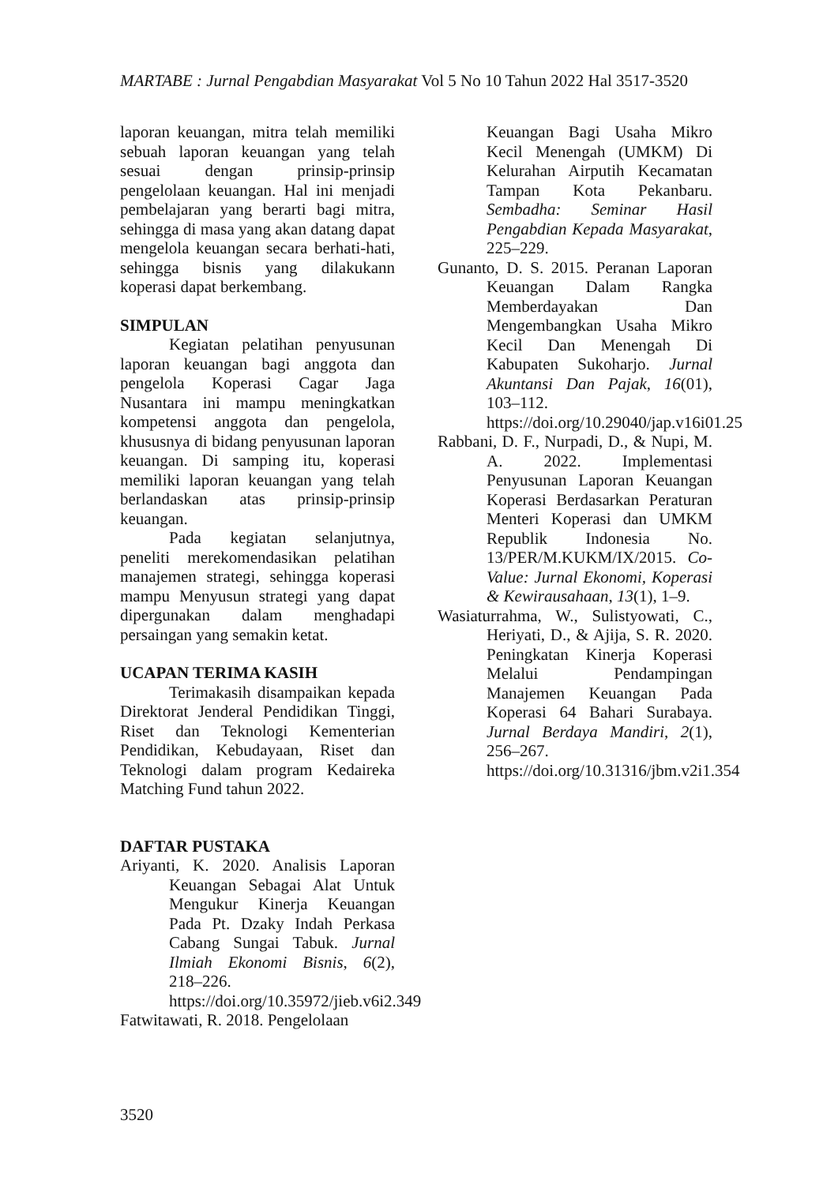MARTABE : Jurnal Pengabdian Masyarakat Vol 5 No 10 Tahun 2022 Hal 3517-3520
laporan keuangan, mitra telah memiliki sebuah laporan keuangan yang telah sesuai dengan prinsip-prinsip pengelolaan keuangan. Hal ini menjadi pembelajaran yang berarti bagi mitra, sehingga di masa yang akan datang dapat mengelola keuangan secara berhati-hati, sehingga bisnis yang dilakukann koperasi dapat berkembang.
SIMPULAN
Kegiatan pelatihan penyusunan laporan keuangan bagi anggota dan pengelola Koperasi Cagar Jaga Nusantara ini mampu meningkatkan kompetensi anggota dan pengelola, khususnya di bidang penyusunan laporan keuangan. Di samping itu, koperasi memiliki laporan keuangan yang telah berlandaskan atas prinsip-prinsip keuangan.
Pada kegiatan selanjutnya, peneliti merekomendasikan pelatihan manajemen strategi, sehingga koperasi mampu Menyusun strategi yang dapat dipergunakan dalam menghadapi persaingan yang semakin ketat.
UCAPAN TERIMA KASIH
Terimakasih disampaikan kepada Direktorat Jenderal Pendidikan Tinggi, Riset dan Teknologi Kementerian Pendidikan, Kebudayaan, Riset dan Teknologi dalam program Kedaireka Matching Fund tahun 2022.
DAFTAR PUSTAKA
Ariyanti, K. 2020. Analisis Laporan Keuangan Sebagai Alat Untuk Mengukur Kinerja Keuangan Pada Pt. Dzaky Indah Perkasa Cabang Sungai Tabuk. Jurnal Ilmiah Ekonomi Bisnis, 6(2), 218–226. https://doi.org/10.35972/jieb.v6i2.349
Fatwitawati, R. 2018. Pengelolaan
Keuangan Bagi Usaha Mikro Kecil Menengah (UMKM) Di Kelurahan Airputih Kecamatan Tampan Kota Pekanbaru. Sembadha: Seminar Hasil Pengabdian Kepada Masyarakat, 225–229.
Gunanto, D. S. 2015. Peranan Laporan Keuangan Dalam Rangka Memberdayakan Dan Mengembangkan Usaha Mikro Kecil Dan Menengah Di Kabupaten Sukoharjo. Jurnal Akuntansi Dan Pajak, 16(01), 103–112. https://doi.org/10.29040/jap.v16i01.25
Rabbani, D. F., Nurpadi, D., & Nupi, M. A. 2022. Implementasi Penyusunan Laporan Keuangan Koperasi Berdasarkan Peraturan Menteri Koperasi dan UMKM Republik Indonesia No. 13/PER/M.KUKM/IX/2015. Co-Value: Jurnal Ekonomi, Koperasi & Kewirausahaan, 13(1), 1–9.
Wasiaturrahma, W., Sulistyowati, C., Heriyati, D., & Ajija, S. R. 2020. Peningkatan Kinerja Koperasi Melalui Pendampingan Manajemen Keuangan Pada Koperasi 64 Bahari Surabaya. Jurnal Berdaya Mandiri, 2(1), 256–267. https://doi.org/10.31316/jbm.v2i1.354
3520